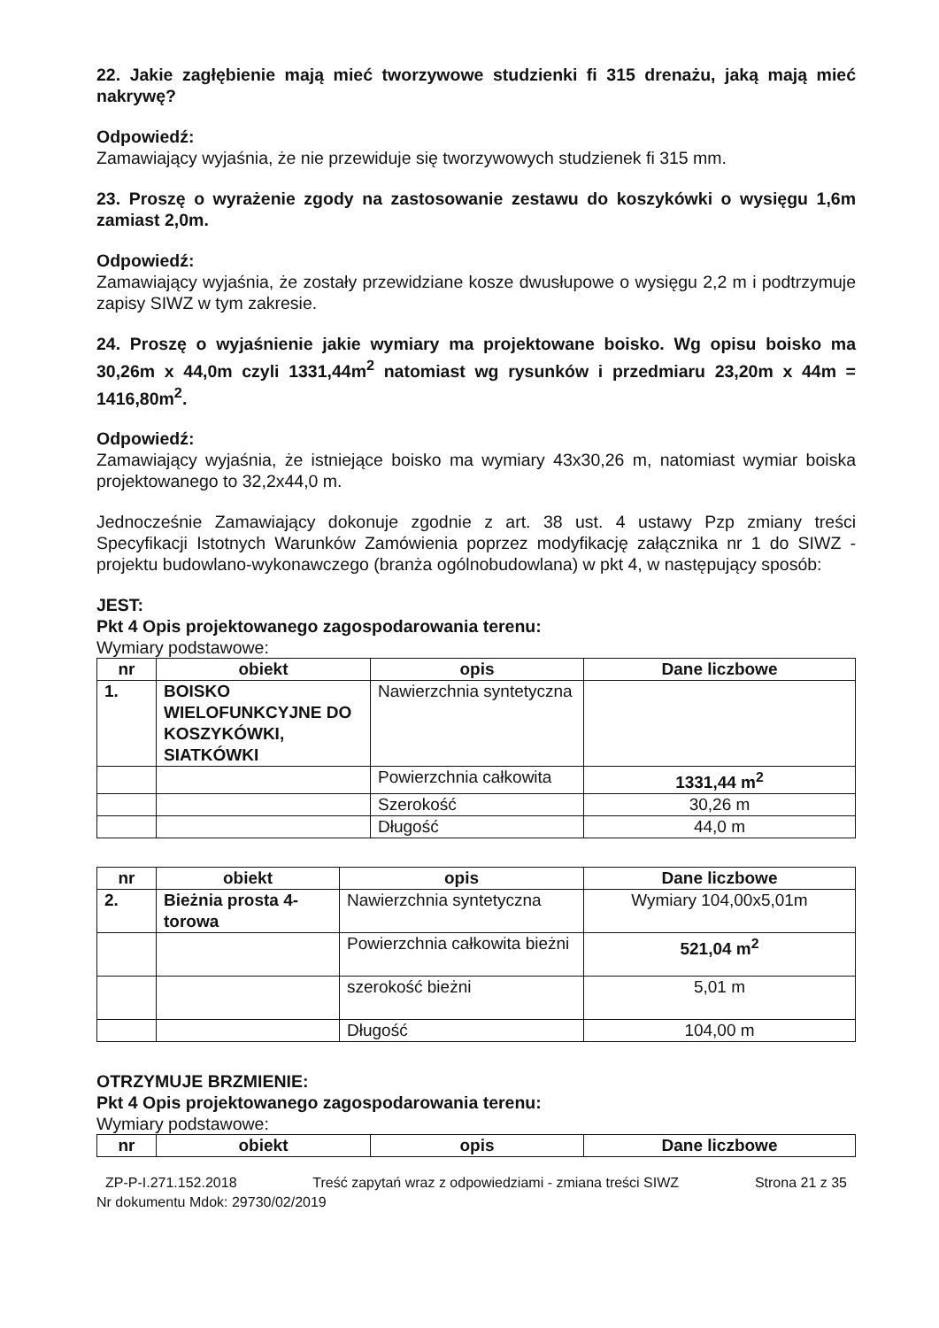22. Jakie zagłębienie mają mieć tworzywowe studzienki fi 315 drenażu, jaką mają mieć nakrywę?
Odpowiedź:
Zamawiający wyjaśnia, że nie przewiduje się tworzywowych studzienek fi 315 mm.
23. Proszę o wyrażenie zgody na zastosowanie zestawu do koszykówki o wysięgu 1,6m zamiast 2,0m.
Odpowiedź:
Zamawiający wyjaśnia, że zostały przewidziane kosze dwusłupowe o wysięgu 2,2 m i podtrzymuje zapisy SIWZ w tym zakresie.
24. Proszę o wyjaśnienie jakie wymiary ma projektowane boisko. Wg opisu boisko ma 30,26m x 44,0m czyli 1331,44m<sup>2</sup> natomiast wg rysunków i przedmiaru 23,20m x 44m = 1416,80m<sup>2</sup>.
Odpowiedź:
Zamawiający wyjaśnia, że istniejące boisko ma wymiary 43x30,26 m, natomiast wymiar boiska projektowanego to 32,2x44,0 m.
Jednocześnie Zamawiający dokonuje zgodnie z art. 38 ust. 4 ustawy Pzp zmiany treści Specyfikacji Istotnych Warunków Zamówienia poprzez modyfikację załącznika nr 1 do SIWZ - projektu budowlano-wykonawczego (branża ogólnobudowlana) w pkt 4, w następujący sposób:
JEST:
Pkt 4 Opis projektowanego zagospodarowania terenu:
Wymiary podstawowe:
| nr | obiekt | opis | Dane liczbowe |
| --- | --- | --- | --- |
| 1. | BOISKO WIELOFUNKCYJNE DO KOSZYKÓWKI, SIATKÓWKI | Nawierzchnia syntetyczna | |
| | | Powierzchnia całkowita | 1331,44 m<sup>2</sup> |
| | | Szerokość | 30,26 m |
| | | Długość | 44,0 m |
| nr | obiekt | opis | Dane liczbowe |
| --- | --- | --- | --- |
| 2. | Bieżnia prosta 4-torowa | Nawierzchnia syntetyczna | Wymiary 104,00x5,01m |
| | | Powierzchnia całkowita bieżni | 521,04 m<sup>2</sup> |
| | | szerokość bieżni | 5,01 m |
| | | Długość | 104,00 m |
OTRZYMUJE BRZMIENIE:
Pkt 4 Opis projektowanego zagospodarowania terenu:
Wymiary podstawowe:
| nr | obiekt | opis | Dane liczbowe |
| --- | --- | --- | --- |
ZP-P-I.271.152.2018 Treść zapytań wraz z odpowiedziami - zmiana treści SIWZ Strona 21 z 35
Nr dokumentu Mdok: 29730/02/2019